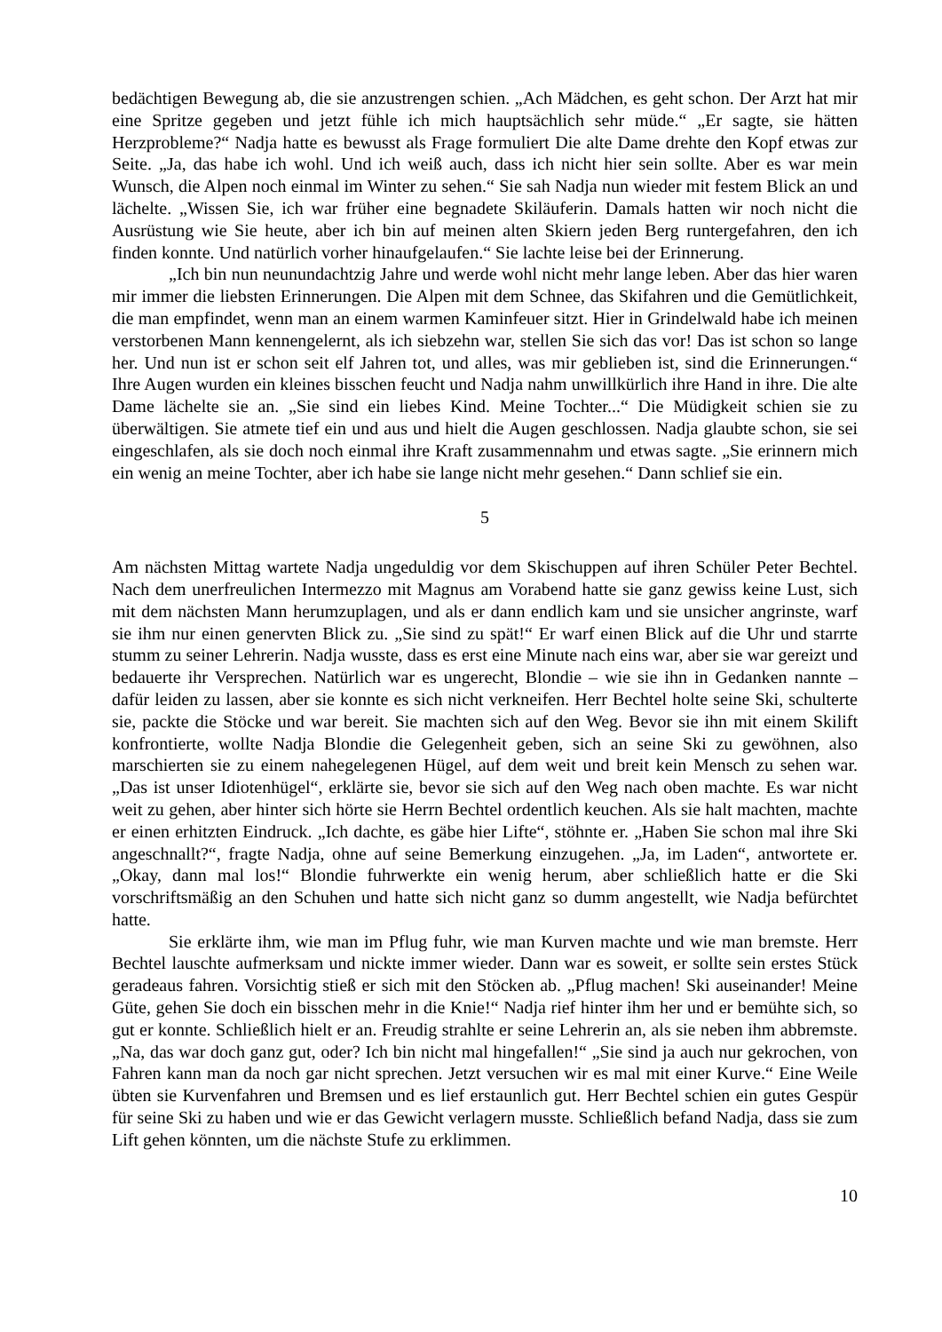bedächtigen Bewegung ab, die sie anzustrengen schien. „Ach Mädchen, es geht schon. Der Arzt hat mir eine Spritze gegeben und jetzt fühle ich mich hauptsächlich sehr müde.“ „Er sagte, sie hätten Herzprobleme?“ Nadja hatte es bewusst als Frage formuliert Die alte Dame drehte den Kopf etwas zur Seite. „Ja, das habe ich wohl. Und ich weiß auch, dass ich nicht hier sein sollte. Aber es war mein Wunsch, die Alpen noch einmal im Winter zu sehen.“ Sie sah Nadja nun wieder mit festem Blick an und lächelte. „Wissen Sie, ich war früher eine begnadete Skiläuferin. Damals hatten wir noch nicht die Ausrüstung wie Sie heute, aber ich bin auf meinen alten Skiern jeden Berg runtergefahren, den ich finden konnte. Und natürlich vorher hinaufgelaufen.“ Sie lachte leise bei der Erinnerung.
„Ich bin nun neunundachtzig Jahre und werde wohl nicht mehr lange leben. Aber das hier waren mir immer die liebsten Erinnerungen. Die Alpen mit dem Schnee, das Skifahren und die Gemütlichkeit, die man empfindet, wenn man an einem warmen Kaminfeuer sitzt. Hier in Grindelwald habe ich meinen verstorbenen Mann kennengelernt, als ich siebzehn war, stellen Sie sich das vor! Das ist schon so lange her. Und nun ist er schon seit elf Jahren tot, und alles, was mir geblieben ist, sind die Erinnerungen.“ Ihre Augen wurden ein kleines bisschen feucht und Nadja nahm unwillkürlich ihre Hand in ihre. Die alte Dame lächelte sie an. „Sie sind ein liebes Kind. Meine Tochter...“ Die Müdigkeit schien sie zu überwältigen. Sie atmete tief ein und aus und hielt die Augen geschlossen. Nadja glaubte schon, sie sei eingeschlafen, als sie doch noch einmal ihre Kraft zusammennahm und etwas sagte. „Sie erinnern mich ein wenig an meine Tochter, aber ich habe sie lange nicht mehr gesehen.“ Dann schlief sie ein.
5
Am nächsten Mittag wartete Nadja ungeduldig vor dem Skischuppen auf ihren Schüler Peter Bechtel. Nach dem unerfreulichen Intermezzo mit Magnus am Vorabend hatte sie ganz gewiss keine Lust, sich mit dem nächsten Mann herumzuplagen, und als er dann endlich kam und sie unsicher angrinste, warf sie ihm nur einen genervten Blick zu. „Sie sind zu spät!“ Er warf einen Blick auf die Uhr und starrte stumm zu seiner Lehrerin. Nadja wusste, dass es erst eine Minute nach eins war, aber sie war gereizt und bedauerte ihr Versprechen. Natürlich war es ungerecht, Blondie – wie sie ihn in Gedanken nannte – dafür leiden zu lassen, aber sie konnte es sich nicht verkneifen. Herr Bechtel holte seine Ski, schulterte sie, packte die Stöcke und war bereit. Sie machten sich auf den Weg. Bevor sie ihn mit einem Skilift konfrontierte, wollte Nadja Blondie die Gelegenheit geben, sich an seine Ski zu gewöhnen, also marschierten sie zu einem nahegelegenen Hügel, auf dem weit und breit kein Mensch zu sehen war. „Das ist unser Idiotenhügel“, erklärte sie, bevor sie sich auf den Weg nach oben machte. Es war nicht weit zu gehen, aber hinter sich hörte sie Herrn Bechtel ordentlich keuchen. Als sie halt machten, machte er einen erhitzten Eindruck. „Ich dachte, es gäbe hier Lifte“, stöhnte er. „Haben Sie schon mal ihre Ski angeschnallt?“, fragte Nadja, ohne auf seine Bemerkung einzugehen. „Ja, im Laden“, antwortete er. „Okay, dann mal los!“ Blondie fuhrwerkte ein wenig herum, aber schließlich hatte er die Ski vorschriftsmäßig an den Schuhen und hatte sich nicht ganz so dumm angestellt, wie Nadja befürchtet hatte.
Sie erklärte ihm, wie man im Pflug fuhr, wie man Kurven machte und wie man bremste. Herr Bechtel lauschte aufmerksam und nickte immer wieder. Dann war es soweit, er sollte sein erstes Stück geradeaus fahren. Vorsichtig stieß er sich mit den Stöcken ab. „Pflug machen! Ski auseinander! Meine Güte, gehen Sie doch ein bisschen mehr in die Knie!“ Nadja rief hinter ihm her und er bemühte sich, so gut er konnte. Schließlich hielt er an. Freudig strahlte er seine Lehrerin an, als sie neben ihm abbremste. „Na, das war doch ganz gut, oder? Ich bin nicht mal hingefallen!“ „Sie sind ja auch nur gekrochen, von Fahren kann man da noch gar nicht sprechen. Jetzt versuchen wir es mal mit einer Kurve.“ Eine Weile übten sie Kurvenfahren und Bremsen und es lief erstaunlich gut. Herr Bechtel schien ein gutes Gespür für seine Ski zu haben und wie er das Gewicht verlagern musste. Schließlich befand Nadja, dass sie zum Lift gehen könnten, um die nächste Stufe zu erklimmen.
10